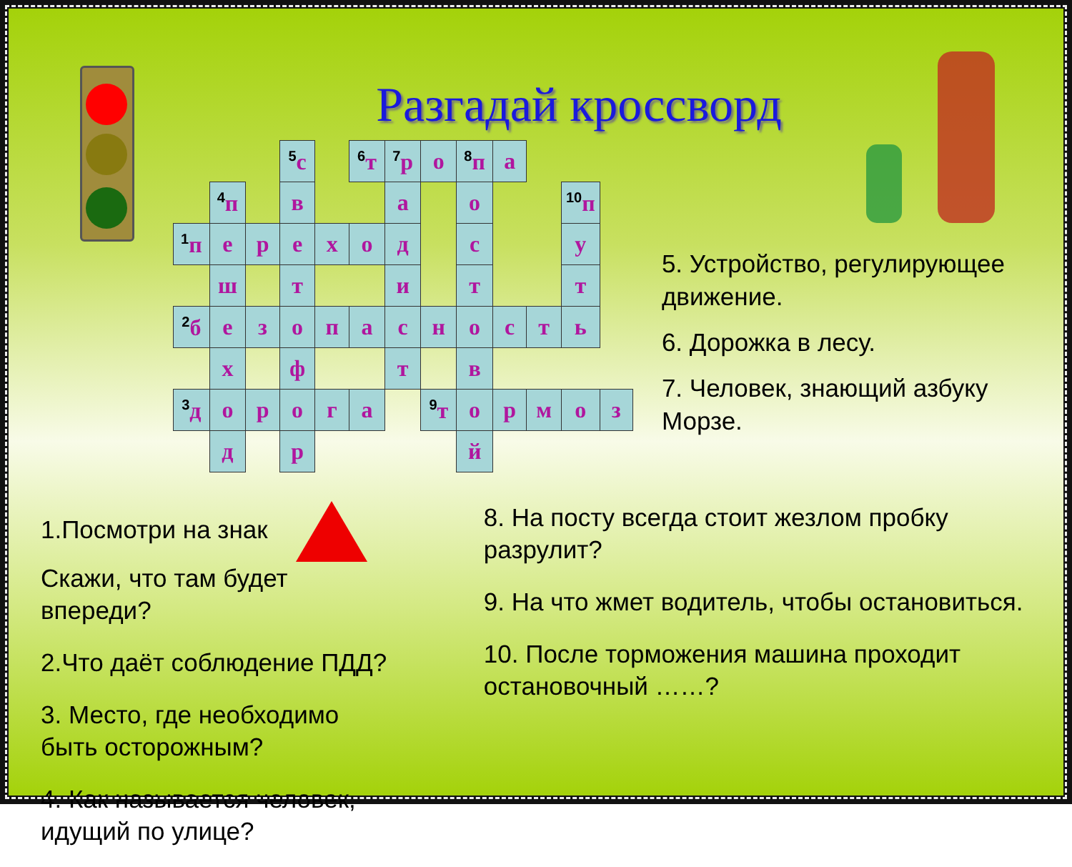Разгадай кроссворд
| | | | <sup>5</sup> с | | <sup>6</sup> т | <sup>7</sup> р | о | <sup>8</sup> п | а | | | |
| | <sup>4</sup> п | | в | | | а | | о | | | <sup>10</sup> п | |
| <sup>1</sup> п | е | р | е | х | о | д | | с | | | у | |
| | ш | | т | | | и | | т | | | т | |
| <sup>2</sup> б | е | з | о | п | а | с | н | о | с | т | ь | |
| | х | | ф | | | т | | в | | | | |
| <sup>3</sup> д | о | р | о | г | а | | <sup>9</sup> т | о | р | м | о | з |
| | д | | р | | | | | й | | | | |
5. Устройство, регулирующее движение.
6. Дорожка в лесу.
7. Человек, знающий азбуку Морзе.
1.Посмотри на знак
Скажи, что там будет впереди?
2.Что даёт соблюдение ПДД?
3. Место, где необходимо быть осторожным?
4. Как называется человек, идущий по улице?
8. На посту всегда стоит жезлом пробку разрулит?
9. На что жмет водитель, чтобы остановиться.
10. После торможения машина проходит остановочный ……?